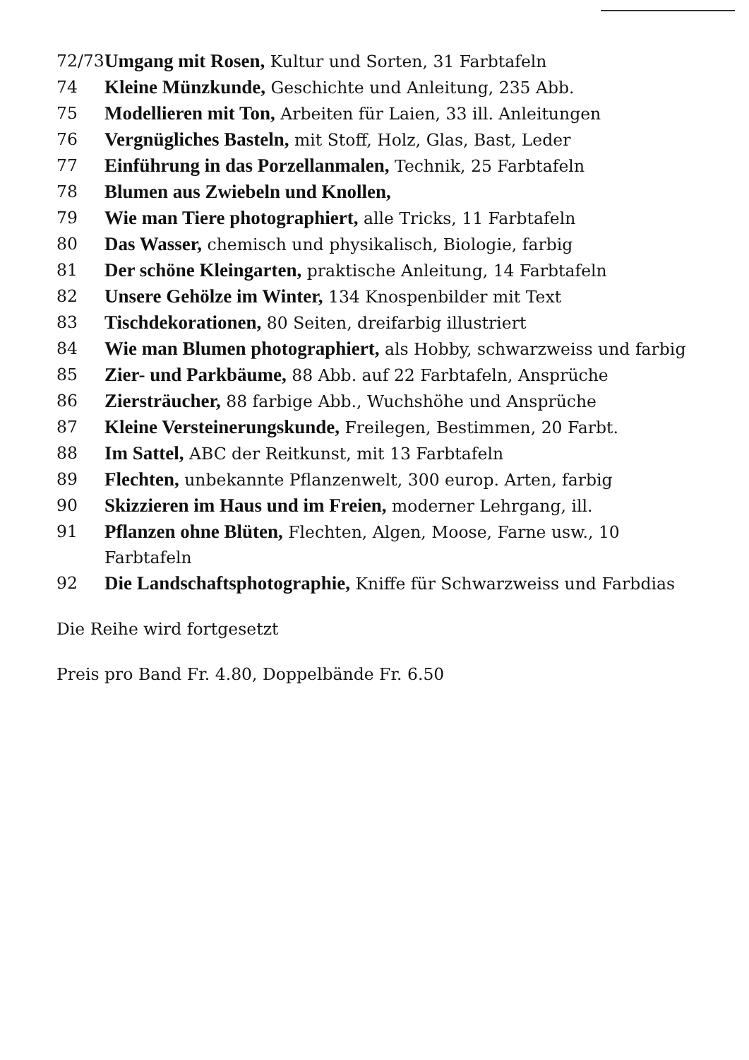72/73
Umgang mit Rosen, Kultur und Sorten, 31 Farbtafeln
74 Kleine Münzkunde, Geschichte und Anleitung, 235 Abb.
75 Modellieren mit Ton, Arbeiten für Laien, 33 ill. Anleitungen
76 Vergnügliches Basteln, mit Stoff, Holz, Glas, Bast, Leder
77 Einführung in das Porzellanmalen, Technik, 25 Farbtafeln
78 Blumen aus Zwiebeln und Knollen,
79 Wie man Tiere photographiert, alle Tricks, 11 Farbtafeln
80 Das Wasser, chemisch und physikalisch, Biologie, farbig
81 Der schöne Kleingarten, praktische Anleitung, 14 Farbtafeln
82 Unsere Gehölze im Winter, 134 Knospenbilder mit Text
83 Tischdekorationen, 80 Seiten, dreifarbig illustriert
84 Wie man Blumen photographiert, als Hobby, schwarzweiss und farbig
85 Zier- und Parkbäume, 88 Abb. auf 22 Farbtafeln, Ansprüche
86 Ziersträucher, 88 farbige Abb., Wuchshöhe und Ansprüche
87 Kleine Versteinerungskunde, Freilegen, Bestimmen, 20 Farbt.
88 Im Sattel, ABC der Reitkunst, mit 13 Farbtafeln
89 Flechten, unbekannte Pflanzenwelt, 300 europ. Arten, farbig
90 Skizzieren im Haus und im Freien, moderner Lehrgang, ill.
91 Pflanzen ohne Blüten, Flechten, Algen, Moose, Farne usw., 10 Farbtafeln
92 Die Landschaftsphotographie, Kniffe für Schwarzweiss und Farbdias
Die Reihe wird fortgesetzt
Preis pro Band Fr. 4.80, Doppelbände Fr. 6.50